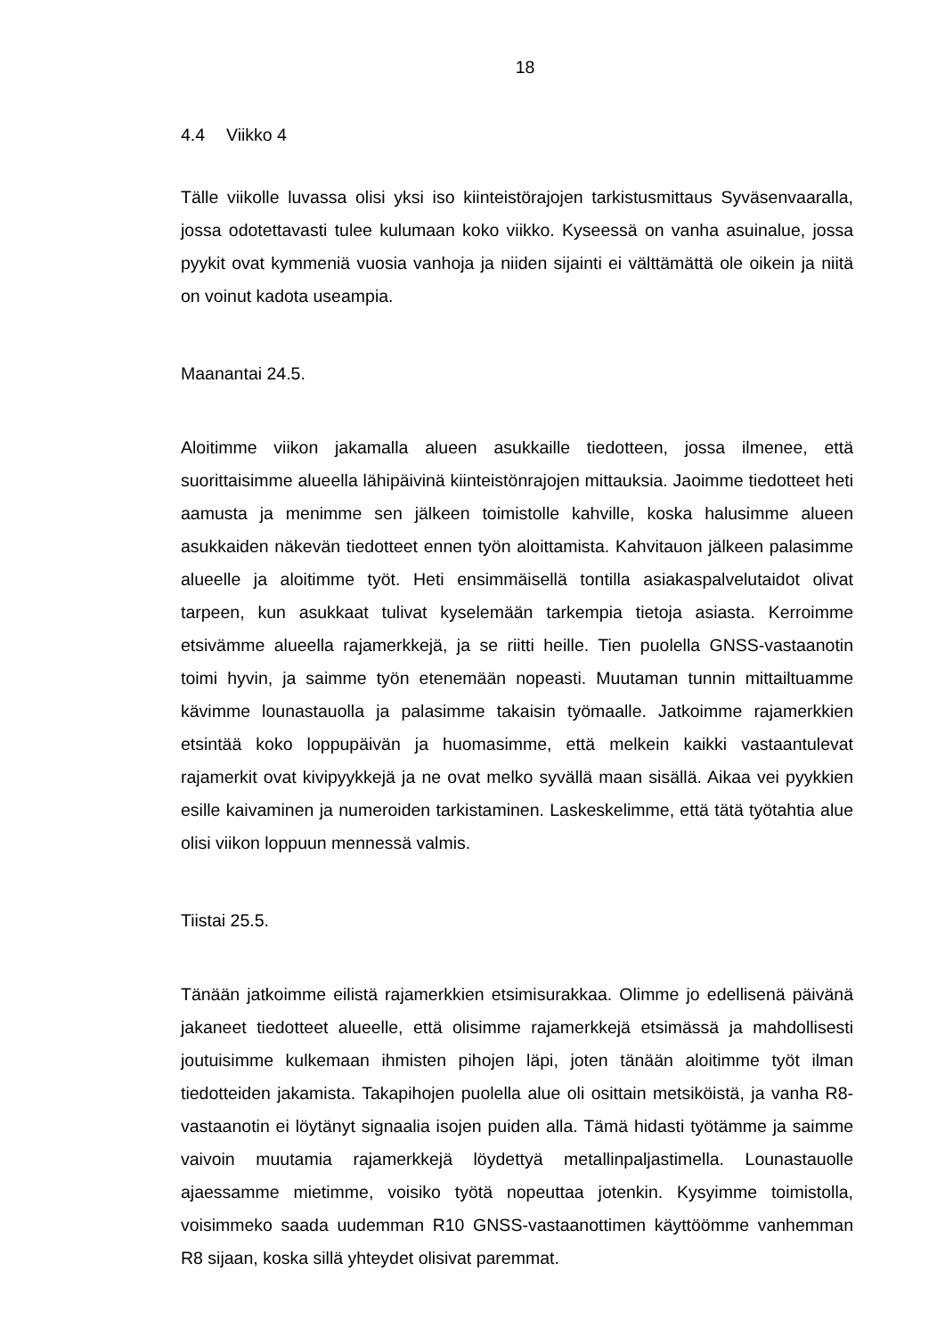18
4.4 Viikko 4
Tälle viikolle luvassa olisi yksi iso kiinteistörajojen tarkistusmittaus Syväsenvaaralla, jossa odotettavasti tulee kulumaan koko viikko. Kyseessä on vanha asuinalue, jossa pyykit ovat kymmeniä vuosia vanhoja ja niiden sijainti ei välttämättä ole oikein ja niitä on voinut kadota useampia.
Maanantai 24.5.
Aloitimme viikon jakamalla alueen asukkaille tiedotteen, jossa ilmenee, että suorittaisimme alueella lähipäivinä kiinteistönrajojen mittauksia. Jaoimme tiedotteet heti aamusta ja menimme sen jälkeen toimistolle kahville, koska halusimme alueen asukkaiden näkevän tiedotteet ennen työn aloittamista. Kahvitauon jälkeen palasimme alueelle ja aloitimme työt. Heti ensimmäisellä tontilla asiakaspalvelutaidot olivat tarpeen, kun asukkaat tulivat kyselemään tarkempia tietoja asiasta. Kerroimme etsivämme alueella rajamerkkejä, ja se riitti heille. Tien puolella GNSS-vastaanotin toimi hyvin, ja saimme työn etenemään nopeasti. Muutaman tunnin mittailtuamme kävimme lounastauolla ja palasimme takaisin työmaalle. Jatkoimme rajamerkkien etsintää koko loppupäivän ja huomasimme, että melkein kaikki vastaantulevat rajamerkit ovat kivipyykkejä ja ne ovat melko syvällä maan sisällä. Aikaa vei pyykkien esille kaivaminen ja numeroiden tarkistaminen. Laskeskelimme, että tätä työtahtia alue olisi viikon loppuun mennessä valmis.
Tiistai 25.5.
Tänään jatkoimme eilistä rajamerkkien etsimisurakkaa. Olimme jo edellisenä päivänä jakaneet tiedotteet alueelle, että olisimme rajamerkkejä etsimässä ja mahdollisesti joutuisimme kulkemaan ihmisten pihojen läpi, joten tänään aloitimme työt ilman tiedotteiden jakamista. Takapihojen puolella alue oli osittain metsiköistä, ja vanha R8-vastaanotin ei löytänyt signaalia isojen puiden alla. Tämä hidasti työtämme ja saimme vaivoin muutamia rajamerkkejä löydettyä metallinpaljastimella. Lounastauolle ajaessamme mietimme, voisiko työtä nopeuttaa jotenkin. Kysyimme toimistolla, voisimmeko saada uudemman R10 GNSS-vastaanottimen käyttöömme vanhemman R8 sijaan, koska sillä yhteydet olisivat paremmat.